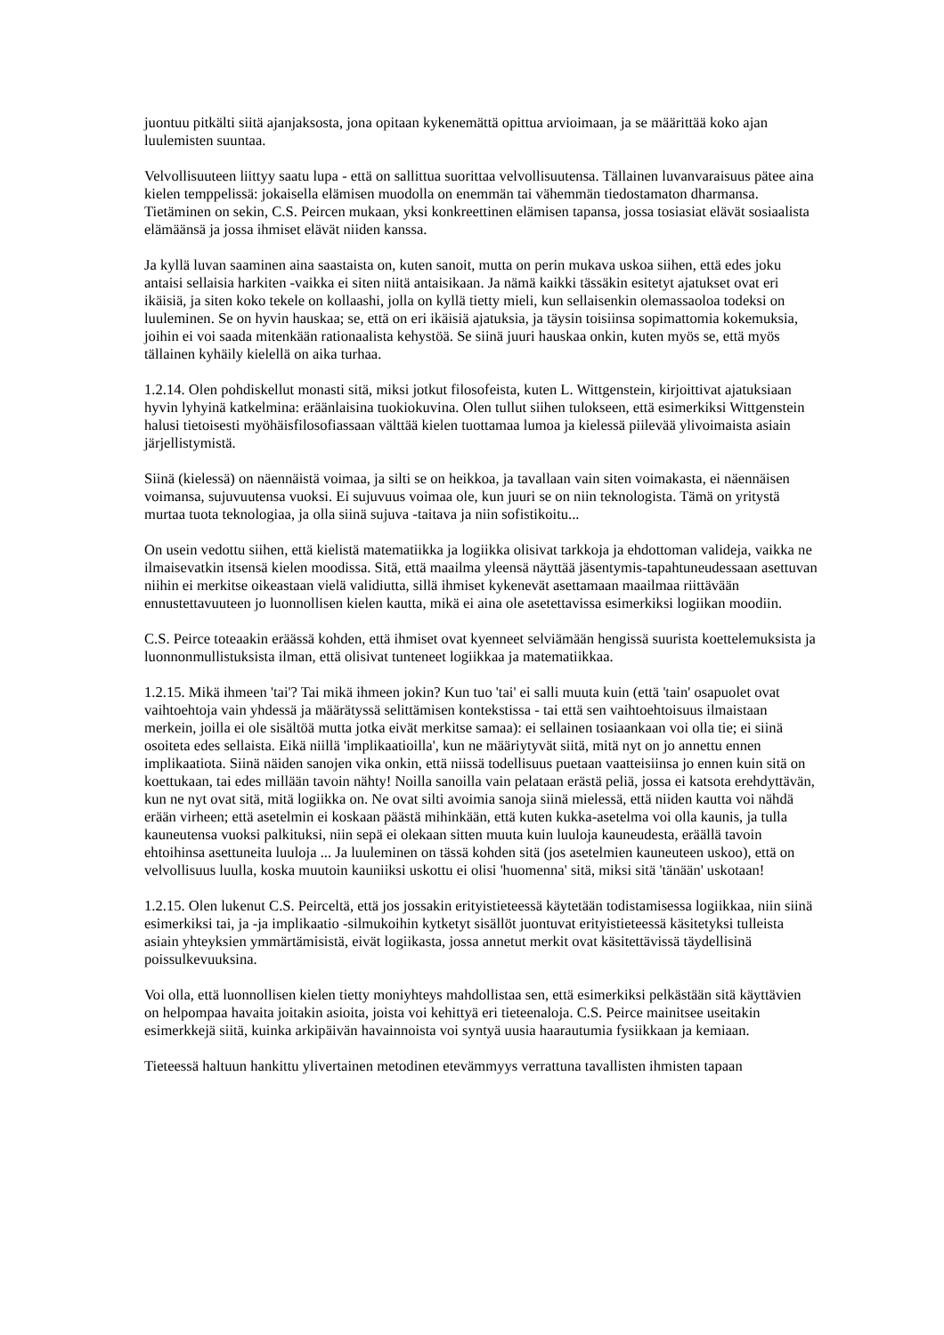juontuu pitkälti siitä ajanjaksosta, jona opitaan kykenemättä opittua arvioimaan, ja se määrittää koko ajan luulemisten suuntaa.
Velvollisuuteen liittyy saatu lupa - että on sallittua suorittaa velvollisuutensa. Tällainen luvanvaraisuus pätee aina kielen temppelissä: jokaisella elämisen muodolla on enemmän tai vähemmän tiedostamaton dharmansa. Tietäminen on sekin, C.S. Peircen mukaan, yksi konkreettinen elämisen tapansa, jossa tosiasiat elävät sosiaalista elämäänsä ja jossa ihmiset elävät niiden kanssa.
Ja kyllä luvan saaminen aina saastaista on, kuten sanoit, mutta on perin mukava uskoa siihen, että edes joku antaisi sellaisia harkiten -vaikka ei siten niitä antaisikaan. Ja nämä kaikki tässäkin esitetyt ajatukset ovat eri ikäisiä, ja siten koko tekele on kollaashi, jolla on kyllä tietty mieli, kun sellaisenkin olemassaoloa todeksi on luuleminen. Se on hyvin hauskaa; se, että on eri ikäisiä ajatuksia, ja täysin toisiinsa sopimattomia kokemuksia, joihin ei voi saada mitenkään rationaalista kehystöä. Se siinä juuri hauskaa onkin, kuten myös se, että myös tällainen kyhäily kielellä on aika turhaa.
1.2.14. Olen pohdiskellut monasti sitä, miksi jotkut filosofeista, kuten L. Wittgenstein, kirjoittivat ajatuksiaan hyvin lyhyinä katkelmina: eräänlaisina tuokiokuvina. Olen tullut siihen tulokseen, että esimerkiksi Wittgenstein halusi tietoisesti myöhäisfilosofiassaan välttää kielen tuottamaa lumoa ja kielessä piilevää ylivoimaista asiain järjellistymistä.
Siinä (kielessä) on näennäistä voimaa, ja silti se on heikkoa, ja tavallaan vain siten voimakasta, ei näennäisen voimansa, sujuvuutensa vuoksi. Ei sujuvuus voimaa ole, kun juuri se on niin teknologista. Tämä on yritystä murtaa tuota teknologiaa, ja olla siinä sujuva -taitava ja niin sofistikoitu...
On usein vedottu siihen, että kielistä matematiikka ja logiikka olisivat tarkkoja ja ehdottoman valideja, vaikka ne ilmaisevatkin itsensä kielen moodissa. Sitä, että maailma yleensä näyttää jäsentymis-tapahtuneudessaan asettuvan niihin ei merkitse oikeastaan vielä validiutta, sillä ihmiset kykenevät asettamaan maailmaa riittävään ennustettavuuteen jo luonnollisen kielen kautta, mikä ei aina ole asetettavissa esimerkiksi logiikan moodiin.
C.S. Peirce toteaakin eräässä kohden, että ihmiset ovat kyenneet selviämään hengissä suurista koettelemuksista ja luonnonmullistuksista ilman, että olisivat tunteneet logiikkaa ja matematiikkaa.
1.2.15. Mikä ihmeen 'tai'? Tai mikä ihmeen jokin? Kun tuo 'tai' ei salli muuta kuin (että 'tain' osapuolet ovat vaihtoehtoja vain yhdessä ja määrätyssä selittämisen kontekstissa - tai että sen vaihtoehtoisuus ilmaistaan merkein, joilla ei ole sisältöä mutta jotka eivät merkitse samaa): ei sellainen tosiaankaan voi olla tie; ei siinä osoiteta edes sellaista. Eikä niillä 'implikaatioilla', kun ne määriytyvät siitä, mitä nyt on jo annettu ennen implikaatiota. Siinä näiden sanojen vika onkin, että niissä todellisuus puetaan vaatteisiinsa jo ennen kuin sitä on koettukaan, tai edes millään tavoin nähty! Noilla sanoilla vain pelataan erästä peliä, jossa ei katsota erehdyttävän, kun ne nyt ovat sitä, mitä logiikka on. Ne ovat silti avoimia sanoja siinä mielessä, että niiden kautta voi nähdä erään virheen; että asetelmin ei koskaan päästä mihinkään, että kuten kukka-asetelma voi olla kaunis, ja tulla kauneutensa vuoksi palkituksi, niin sepä ei olekaan sitten muuta kuin luuloja kauneudesta, eräällä tavoin ehtoihinsa asettuneita luuloja ... Ja luuleminen on tässä kohden sitä (jos asetelmien kauneuteen uskoo), että on velvollisuus luulla, koska muutoin kauniiksi uskottu ei olisi 'huomenna' sitä, miksi sitä 'tänään' uskotaan!
1.2.15. Olen lukenut C.S. Peirceltä, että jos jossakin erityistieteessä käytetään todistamisessa logiikkaa, niin siinä esimerkiksi tai, ja -ja implikaatio -silmukoihin kytketyt sisällöt juontuvat erityistieteessä käsitetyksi tulleista asiain yhteyksien ymmärtämisistä, eivät logiikasta, jossa annetut merkit ovat käsitettävissä täydellisinä poissulkevuuksina.
Voi olla, että luonnollisen kielen tietty moniyhteys mahdollistaa sen, että esimerkiksi pelkästään sitä käyttävien on helpompaa havaita joitakin asioita, joista voi kehittyä eri tieteenaloja. C.S. Peirce mainitsee useitakin esimerkkejä siitä, kuinka arkipäivän havainnoista voi syntyä uusia haarautumia fysiikkaan ja kemiaan.
Tieteessä haltuun hankittu ylivertainen metodinen etevämmyys verrattuna tavallisten ihmisten tapaan